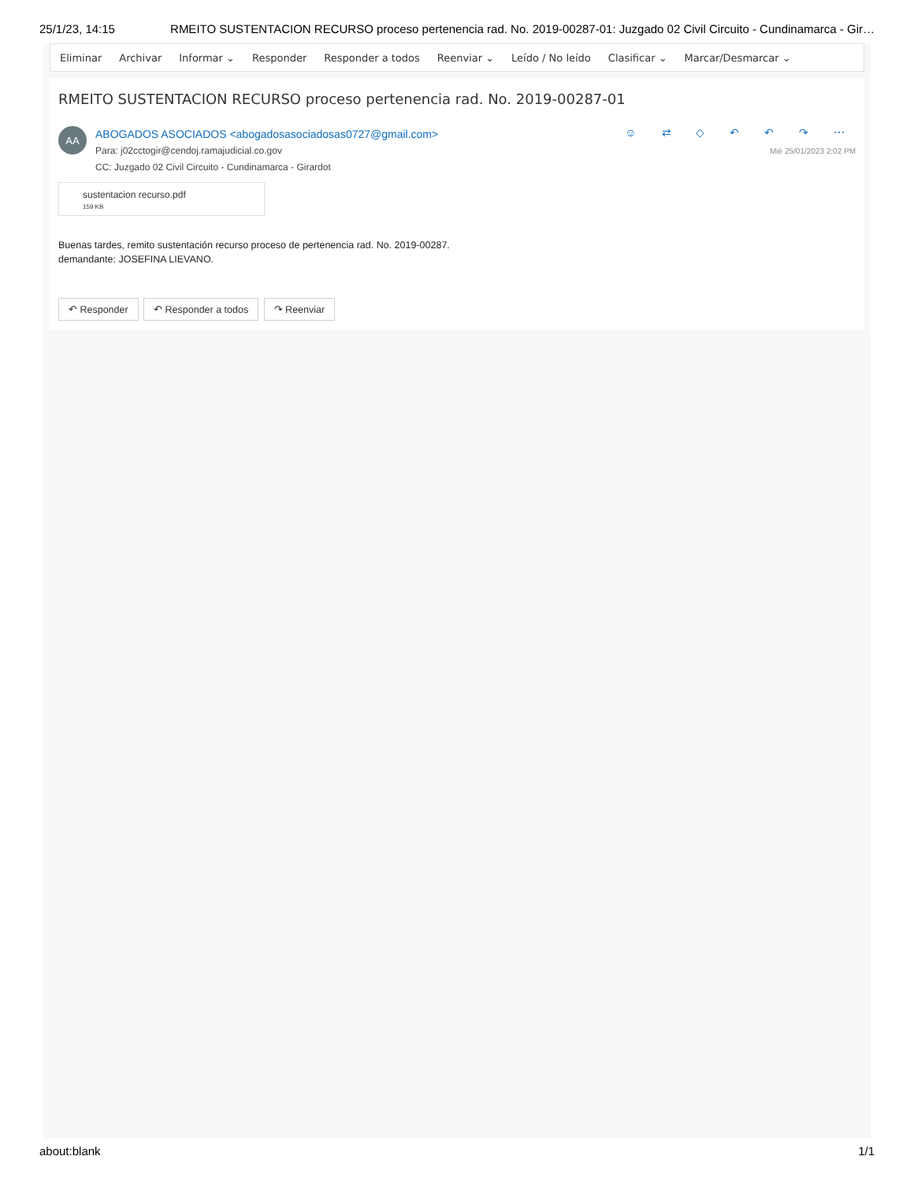25/1/23, 14:15 RMEITO SUSTENTACION RECURSO proceso pertenencia rad. No. 2019-00287-01: Juzgado 02 Civil Circuito - Cundinamarca - Gir…
Eliminar Archivar Informar ⌄ Responder Responder a todos Reenviar ⌄ Leído / No leído Clasificar ⌄ Marcar/Desmarcar ⌄
RMEITO SUSTENTACION RECURSO proceso pertenencia rad. No. 2019-00287-01
AA
ABOGADOS ASOCIADOS <abogadosasociadosas0727@gmail.com>
Para: j02cctogir@cendoj.ramajudicial.co.gov
CC: Juzgado 02 Civil Circuito - Cundinamarca - Girardot
☺ ⇄ ◇ ↶ ↶ ↷ ⋯
Mié 25/01/2023 2:02 PM
sustentacion recurso.pdf
159 KB
Buenas tardes, remito sustentación recurso proceso de pertenencia rad. No. 2019-00287.
demandante: JOSEFINA LIEVANO.
↶ Responder ↶ Responder a todos ↷ Reenviar
about:blank 1/1